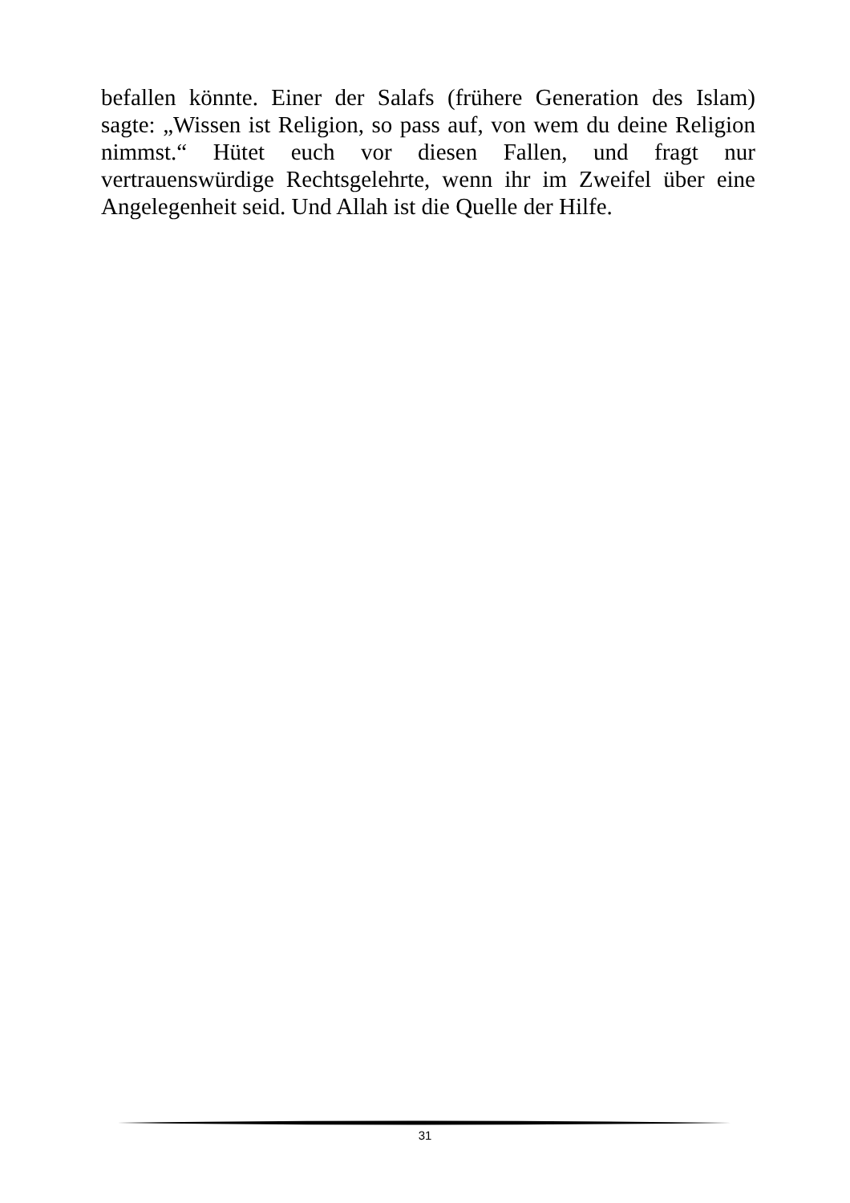befallen könnte. Einer der Salafs (frühere Generation des Islam) sagte: „Wissen ist Religion, so pass auf, von wem du deine Religion nimmst.“ Hütet euch vor diesen Fallen, und fragt nur vertrauenswürdige Rechtsgelehrte, wenn ihr im Zweifel über eine Angelegenheit seid. Und Allah ist die Quelle der Hilfe.
31